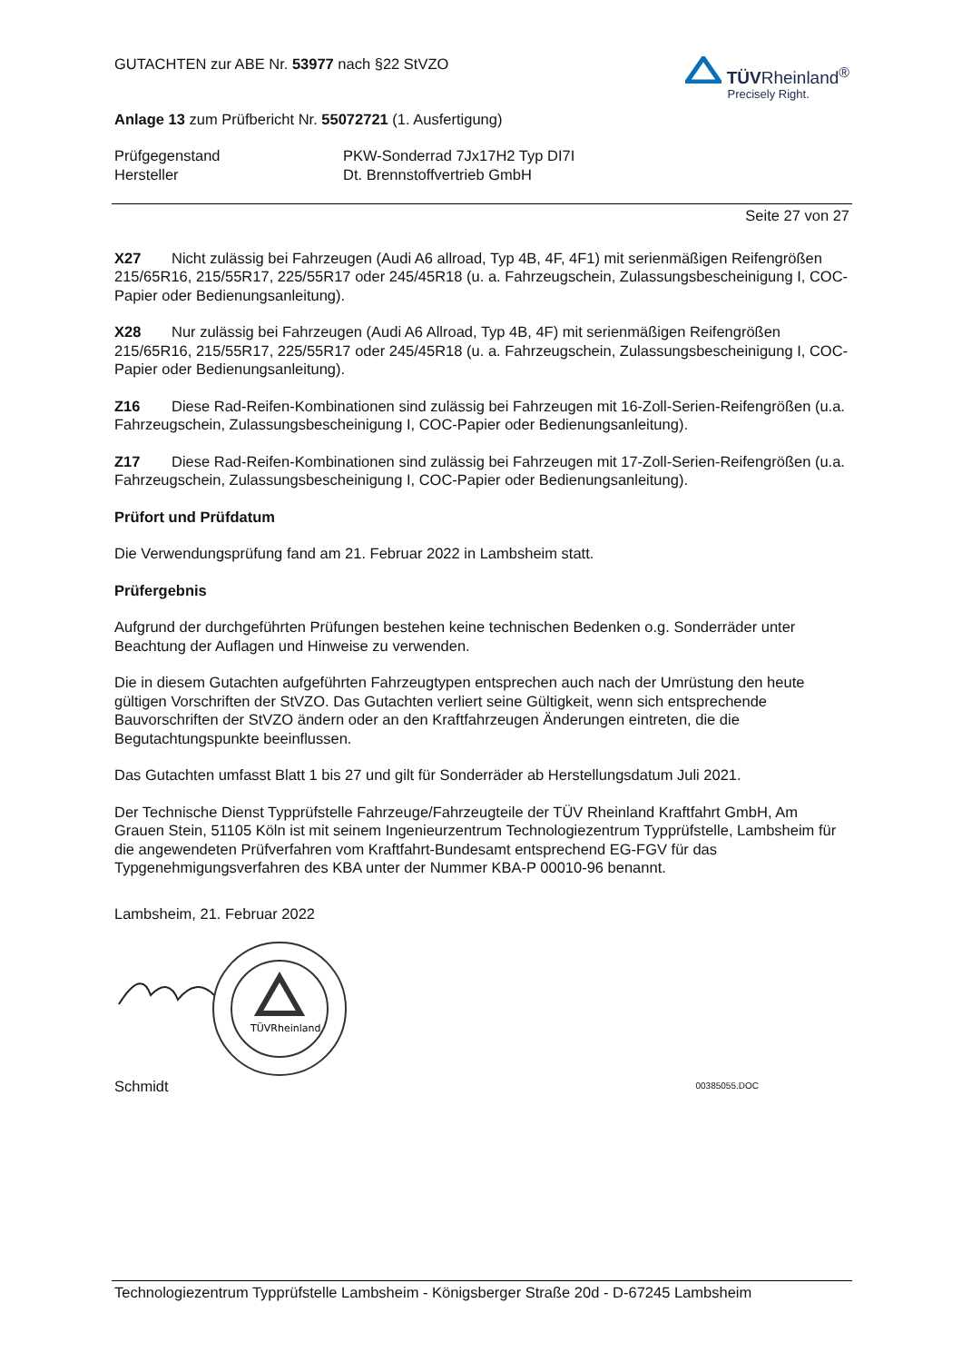GUTACHTEN zur ABE Nr. 53977 nach §22 StVZO
TÜVRheinland<sup>®</sup>
Precisely Right.
Anlage 13 zum Prüfbericht Nr. 55072721 (1. Ausfertigung)
Prüfgegenstand
PKW-Sonderrad 7Jx17H2 Typ DI7I
Hersteller
Dt. Brennstoffvertrieb GmbH
Seite 27 von 27
X27 Nicht zulässig bei Fahrzeugen (Audi A6 allroad, Typ 4B, 4F, 4F1) mit serienmäßigen Reifengrößen 215/65R16, 215/55R17, 225/55R17 oder 245/45R18 (u. a. Fahrzeugschein, Zulassungsbescheinigung I, COC-Papier oder Bedienungsanleitung).
X28 Nur zulässig bei Fahrzeugen (Audi A6 Allroad, Typ 4B, 4F) mit serienmäßigen Reifengrößen 215/65R16, 215/55R17, 225/55R17 oder 245/45R18 (u. a. Fahrzeugschein, Zulassungsbescheinigung I, COC-Papier oder Bedienungsanleitung).
Z16 Diese Rad-Reifen-Kombinationen sind zulässig bei Fahrzeugen mit 16-Zoll-Serien-Reifengrößen (u.a. Fahrzeugschein, Zulassungsbescheinigung I, COC-Papier oder Bedienungsanleitung).
Z17 Diese Rad-Reifen-Kombinationen sind zulässig bei Fahrzeugen mit 17-Zoll-Serien-Reifengrößen (u.a. Fahrzeugschein, Zulassungsbescheinigung I, COC-Papier oder Bedienungsanleitung).
Prüfort und Prüfdatum
Die Verwendungsprüfung fand am 21. Februar 2022 in Lambsheim statt.
Prüfergebnis
Aufgrund der durchgeführten Prüfungen bestehen keine technischen Bedenken o.g. Sonderräder unter Beachtung der Auflagen und Hinweise zu verwenden.
Die in diesem Gutachten aufgeführten Fahrzeugtypen entsprechen auch nach der Umrüstung den heute gültigen Vorschriften der StVZO. Das Gutachten verliert seine Gültigkeit, wenn sich entsprechende Bauvorschriften der StVZO ändern oder an den Kraftfahrzeugen Änderungen eintreten, die die Begutachtungspunkte beeinflussen.
Das Gutachten umfasst Blatt 1 bis 27 und gilt für Sonderräder ab Herstellungsdatum Juli 2021.
Der Technische Dienst Typprüfstelle Fahrzeuge/Fahrzeugteile der TÜV Rheinland Kraftfahrt GmbH, Am Grauen Stein, 51105 Köln ist mit seinem Ingenieurzentrum Technologiezentrum Typprüfstelle, Lambsheim für die angewendeten Prüfverfahren vom Kraftfahrt-Bundesamt entsprechend EG-FGV für das Typgenehmigungsverfahren des KBA unter der Nummer KBA-P 00010-96 benannt.
Lambsheim, 21. Februar 2022
TÜVRheinland
Schmidt 00385055.DOC
Technologiezentrum Typprüfstelle Lambsheim - Königsberger Straße 20d - D-67245 Lambsheim